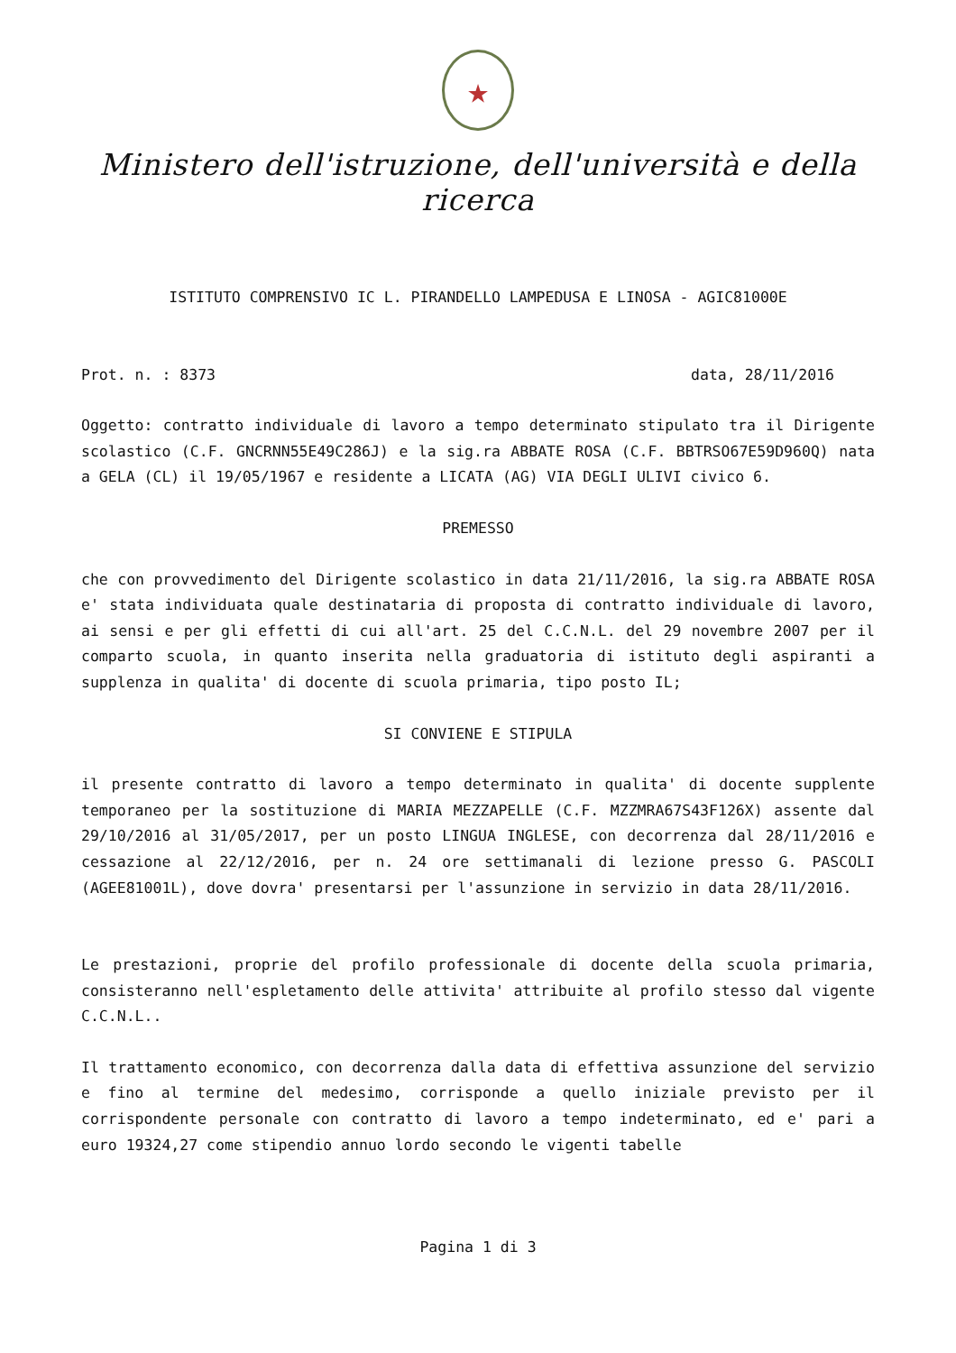★
Ministero dell'istruzione, dell'università e della ricerca
ISTITUTO COMPRENSIVO IC L. PIRANDELLO LAMPEDUSA E LINOSA - AGIC81000E
Prot. n. : 8373 data, 28/11/2016
Oggetto: contratto individuale di lavoro a tempo determinato stipulato tra il Dirigente scolastico (C.F. GNCRNN55E49C286J) e la sig.ra ABBATE ROSA (C.F. BBTRSO67E59D960Q) nata a GELA (CL) il 19/05/1967 e residente a LICATA (AG) VIA DEGLI ULIVI civico 6.
PREMESSO
che con provvedimento del Dirigente scolastico in data 21/11/2016, la sig.ra ABBATE ROSA e' stata individuata quale destinataria di proposta di contratto individuale di lavoro, ai sensi e per gli effetti di cui all'art. 25 del C.C.N.L. del 29 novembre 2007 per il comparto scuola, in quanto inserita nella graduatoria di istituto degli aspiranti a supplenza in qualita' di docente di scuola primaria, tipo posto IL;
SI CONVIENE E STIPULA
il presente contratto di lavoro a tempo determinato in qualita' di docente supplente temporaneo per la sostituzione di MARIA MEZZAPELLE (C.F. MZZMRA67S43F126X) assente dal 29/10/2016 al 31/05/2017, per un posto LINGUA INGLESE, con decorrenza dal 28/11/2016 e cessazione al 22/12/2016, per n. 24 ore settimanali di lezione presso G. PASCOLI (AGEE81001L), dove dovra' presentarsi per l'assunzione in servizio in data 28/11/2016.
Le prestazioni, proprie del profilo professionale di docente della scuola primaria, consisteranno nell'espletamento delle attivita' attribuite al profilo stesso dal vigente C.C.N.L..
Il trattamento economico, con decorrenza dalla data di effettiva assunzione del servizio e fino al termine del medesimo, corrisponde a quello iniziale previsto per il corrispondente personale con contratto di lavoro a tempo indeterminato, ed e' pari a euro 19324,27 come stipendio annuo lordo secondo le vigenti tabelle
Pagina 1 di 3